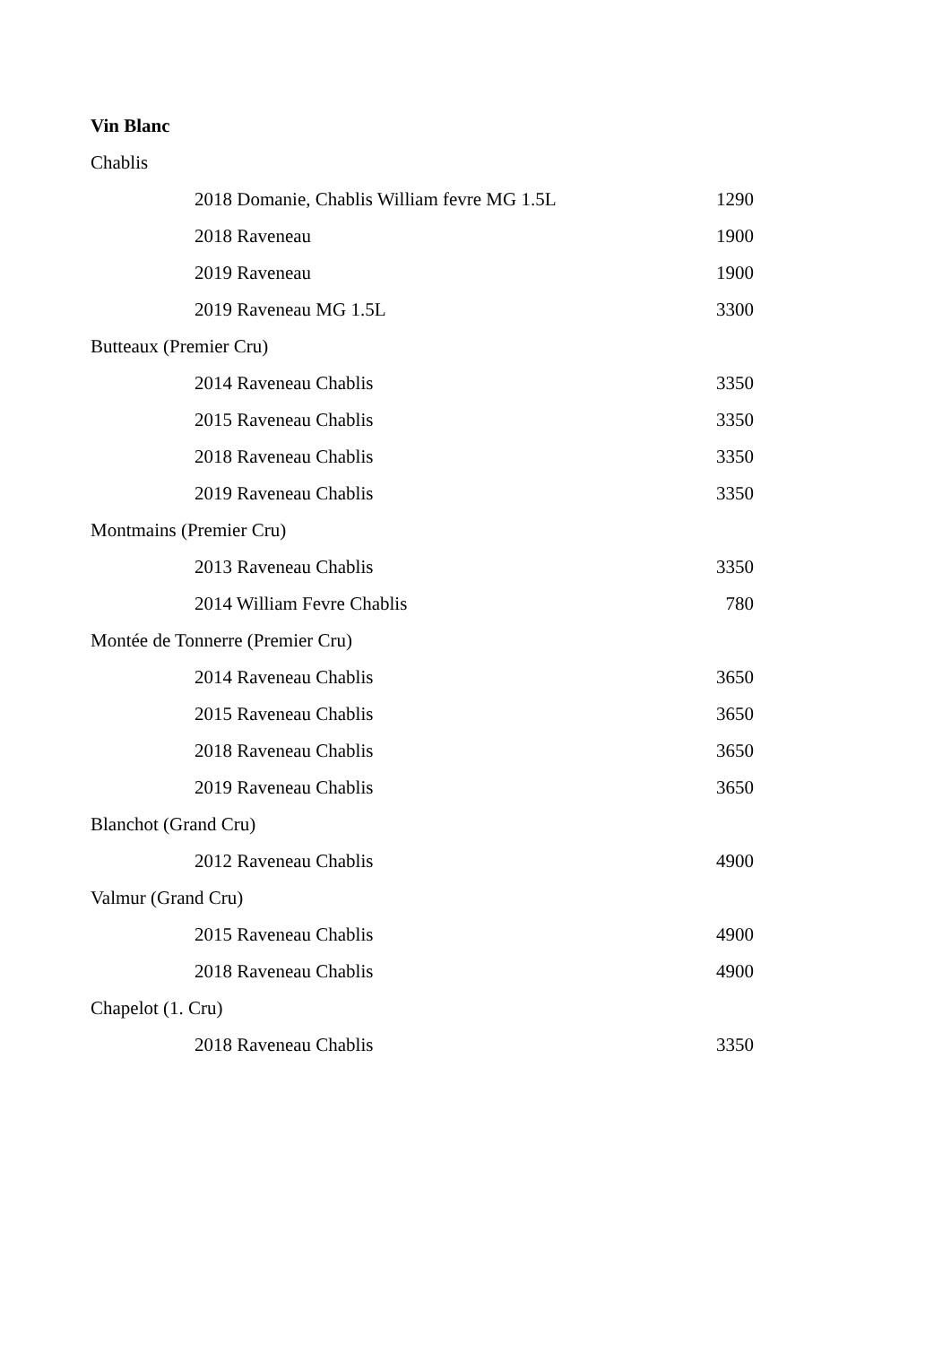Vin Blanc
| Chablis | |
| 2018 Domanie, Chablis William fevre MG 1.5L | 1290 |
| 2018 Raveneau | 1900 |
| 2019 Raveneau | 1900 |
| 2019 Raveneau MG 1.5L | 3300 |
| Butteaux (Premier Cru) | |
| 2014 Raveneau Chablis | 3350 |
| 2015 Raveneau Chablis | 3350 |
| 2018 Raveneau Chablis | 3350 |
| 2019 Raveneau Chablis | 3350 |
| Montmains (Premier Cru) | |
| 2013 Raveneau Chablis | 3350 |
| 2014 William Fevre Chablis | 780 |
| Montée de Tonnerre (Premier Cru) | |
| 2014 Raveneau Chablis | 3650 |
| 2015 Raveneau Chablis | 3650 |
| 2018 Raveneau Chablis | 3650 |
| 2019 Raveneau Chablis | 3650 |
| Blanchot (Grand Cru) | |
| 2012 Raveneau Chablis | 4900 |
| Valmur (Grand Cru) | |
| 2015 Raveneau Chablis | 4900 |
| 2018 Raveneau Chablis | 4900 |
| Chapelot (1. Cru) | |
| 2018 Raveneau Chablis | 3350 |